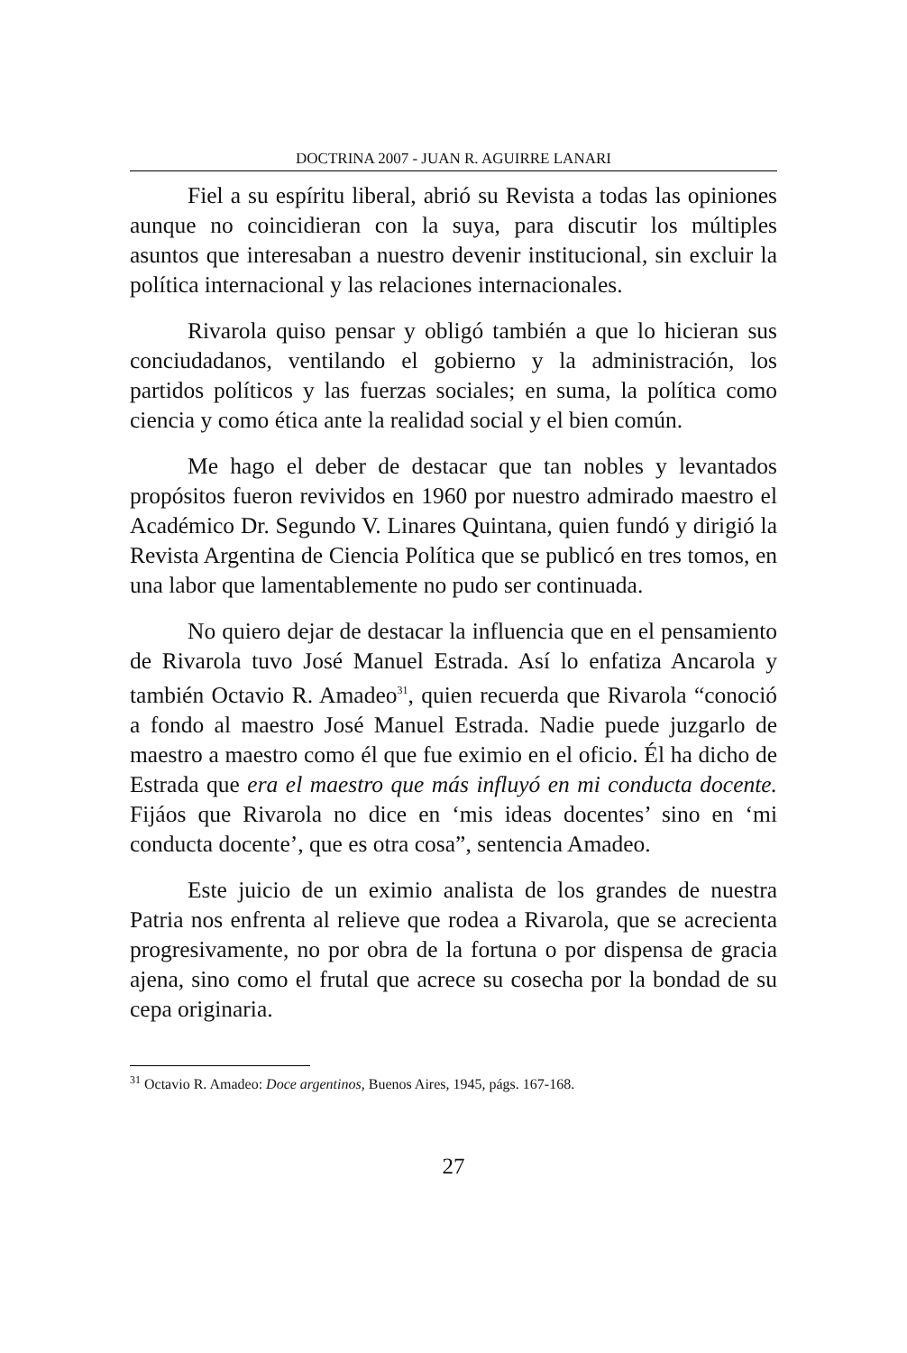DOCTRINA 2007 - JUAN R. AGUIRRE LANARI
Fiel a su espíritu liberal, abrió su Revista a todas las opiniones aunque no coincidieran con la suya, para discutir los múltiples asuntos que interesaban a nuestro devenir institucional, sin excluir la política internacional y las relaciones internacionales.
Rivarola quiso pensar y obligó también a que lo hicieran sus conciudadanos, ventilando el gobierno y la administración, los partidos políticos y las fuerzas sociales; en suma, la política como ciencia y como ética ante la realidad social y el bien común.
Me hago el deber de destacar que tan nobles y levantados propósitos fueron revividos en 1960 por nuestro admirado maestro el Académico Dr. Segundo V. Linares Quintana, quien fundó y dirigió la Revista Argentina de Ciencia Política que se publicó en tres tomos, en una labor que lamentablemente no pudo ser continuada.
No quiero dejar de destacar la influencia que en el pensamiento de Rivarola tuvo José Manuel Estrada. Así lo enfatiza Ancarola y también Octavio R. Amadeo<sup>31</sup>, quien recuerda que Rivarola “conoció a fondo al maestro José Manuel Estrada. Nadie puede juzgarlo de maestro a maestro como él que fue eximio en el oficio. Él ha dicho de Estrada que era el maestro que más influyó en mi conducta docente. Fijáos que Rivarola no dice en ‘mis ideas docentes’ sino en ‘mi conducta docente’, que es otra cosa”, sentencia Amadeo.
Este juicio de un eximio analista de los grandes de nuestra Patria nos enfrenta al relieve que rodea a Rivarola, que se acrecienta progresivamente, no por obra de la fortuna o por dispensa de gracia ajena, sino como el frutal que acrece su cosecha por la bondad de su cepa originaria.
<sup>31</sup> Octavio R. Amadeo: Doce argentinos, Buenos Aires, 1945, págs. 167-168.
27